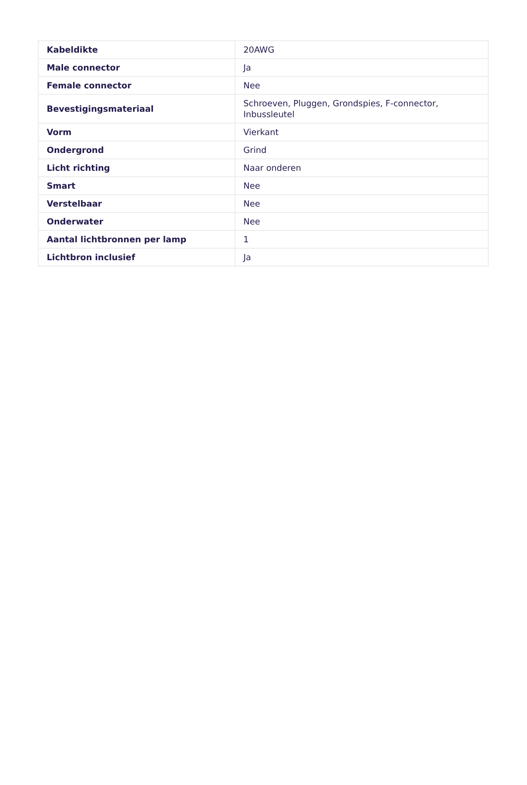| Kabeldikte | 20AWG |
| Male connector | Ja |
| Female connector | Nee |
| Bevestigingsmateriaal | Schroeven, Pluggen, Grondspies, F-connector, Inbussleutel |
| Vorm | Vierkant |
| Ondergrond | Grind |
| Licht richting | Naar onderen |
| Smart | Nee |
| Verstelbaar | Nee |
| Onderwater | Nee |
| Aantal lichtbronnen per lamp | 1 |
| Lichtbron inclusief | Ja |